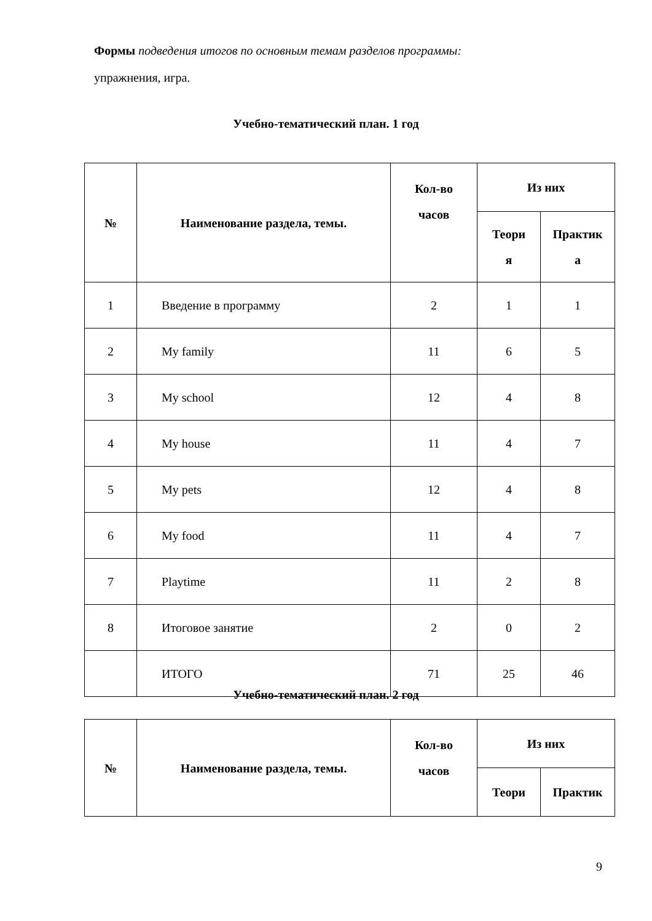Формы подведения итогов по основным темам разделов программы:
упражнения, игра.
Учебно-тематический план. 1 год
| № | Наименование раздела, темы. | Кол-во часов | Из них | |
| --- | --- | --- | --- | --- |
| | | | Теори я | Практик а |
| 1 | Введение в программу | 2 | 1 | 1 |
| 2 | My family | 11 | 6 | 5 |
| 3 | My school | 12 | 4 | 8 |
| 4 | My house | 11 | 4 | 7 |
| 5 | My pets | 12 | 4 | 8 |
| 6 | My food | 11 | 4 | 7 |
| 7 | Playtime | 11 | 2 | 8 |
| 8 | Итоговое занятие | 2 | 0 | 2 |
| | ИТОГО | 71 | 25 | 46 |
Учебно-тематический план. 2 год
| № | Наименование раздела, темы. | Кол-во часов | Из них | |
| --- | --- | --- | --- | --- |
| | | | Теори | Практик |
9